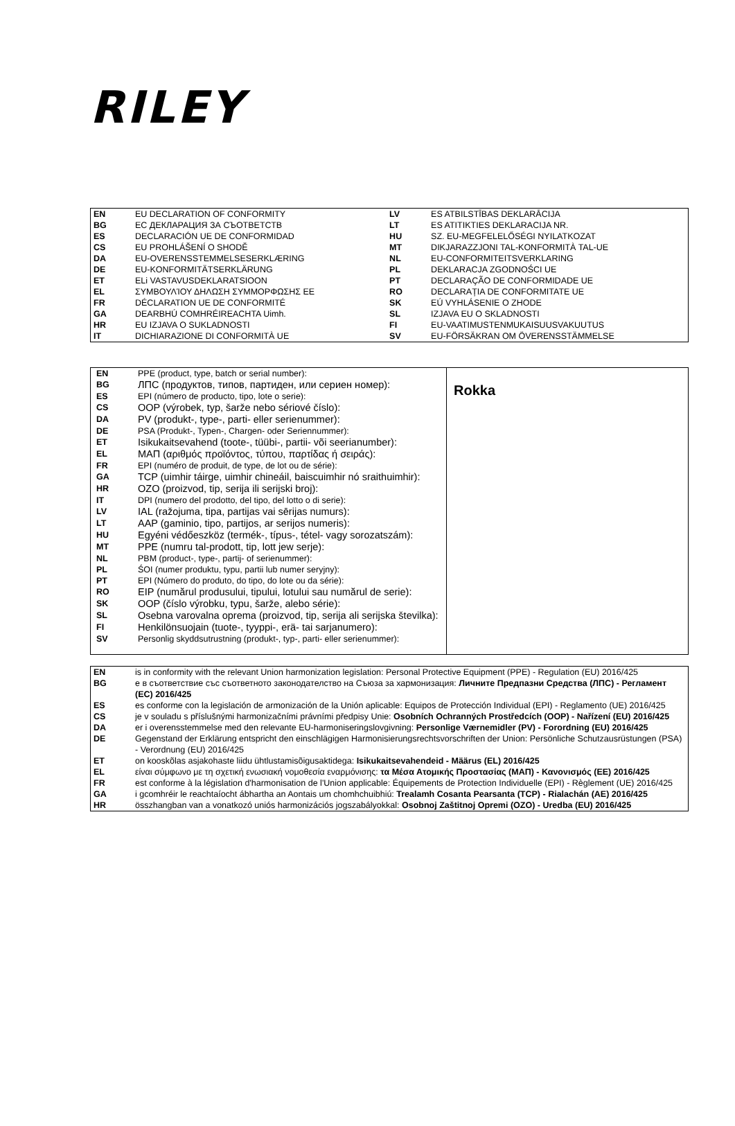RILEY
| EN | EU DECLARATION OF CONFORMITY | LV | ES ATBILSTĪBAS DEKLARĀCIJA |
| BG | ЕС ДЕКЛАРАЦИЯ ЗА СЪОТВЕТСТВ | LT | ES ATITIKTIES DEKLARACIJA NR. |
| ES | DECLARACIÓN UE DE CONFORMIDAD | HU | SZ. EU-MEGFELELŐSÉGI NYILATKOZAT |
| CS | EU PROHLÁŠENÍ O SHODĚ | MT | DIKJARAZZJONI TAL-KONFORMITÀ TAL-UE |
| DA | EU-OVERENSSTEMMELSESERKLÆRING | NL | EU-CONFORMITEITSVERKLARING |
| DE | EU-KONFORMITÄTSERKLÄRUNG | PL | DEKLARACJA ZGODNOŚCI UE |
| ET | ELi VASTAVUSDEKLARATSIOON | PT | DECLARAÇÃO DE CONFORMIDADE UE |
| EL | ΣΥΜΒΟΥΛΊΟΥ ΔΗΛΩΣΗ ΣΥΜΜΟΡΦΩΣΗΣ ΕΕ | RO | DECLARAȚIA DE CONFORMITATE UE |
| FR | DÉCLARATION UE DE CONFORMITÉ | SK | EÚ VYHLÁSENIE O ZHODE |
| GA | DEARBHÚ COMHRÉIREACHTA Uimh. | SL | IZJAVA EU O SKLADNOSTI |
| HR | EU IZJAVA O SUKLADNOSTI | FI | EU-VAATIMUSTENMUKAISUUSVAKUUTUS |
| IT | DICHIARAZIONE DI CONFORMITÀ UE | SV | EU-FÖRSÄKRAN OM ÖVERENSSTÄMMELSE |
| / EN / PPE (product, type, batch or serial number): / / BG / ЛПС (продуктов, типов, партиден, или сериен номер): / / ES / EPI (número de producto, tipo, lote o serie): / / CS / OOP (výrobek, typ, šarže nebo sériové číslo): / / DA / PV (produkt-, type-, parti- eller serienummer): / / DE / PSA (Produkt-, Typen-, Chargen- oder Seriennummer): / / ET / Isikukaitsevahend (toote-, tüübi-, partii- või seerianumber): / / EL / ΜΑΠ (αριθμός προϊόντος, τύπου, παρτίδας ή σειράς): / / FR / EPI (numéro de produit, de type, de lot ou de série): / / GA / TCP (uimhir táirge, uimhir chineáil, baiscuimhir nó sraithuimhir): / / HR / OZO (proizvod, tip, serija ili serijski broj): / / IT / DPI (numero del prodotto, del tipo, del lotto o di serie): / / LV / IAL (ražojuma, tipa, partijas vai sērijas numurs): / / LT / AAP (gaminio, tipo, partijos, ar serijos numeris): / / HU / Egyéni védőeszköz (termék-, típus-, tétel- vagy sorozatszám): / / MT / PPE (numru tal-prodott, tip, lott jew serje): / / NL / PBM (product-, type-, partij- of serienummer): / / PL / ŚOI (numer produktu, typu, partii lub numer seryjny): / / PT / EPI (Número do produto, do tipo, do lote ou da série): / / RO / EIP (numărul produsului, tipului, lotului sau numărul de serie): / / SK / OOP (číslo výrobku, typu, šarže, alebo série): / / SL / Osebna varovalna oprema (proizvod, tip, serija ali serijska številka): / / FI / Henkilönsuojain (tuote-, tyyppi-, erä- tai sarjanumero): / / SV / Personlig skyddsutrustning (produkt-, typ-, parti- eller serienummer): / | Rokka |
| EN | is in conformity with the relevant Union harmonization legislation: Personal Protective Equipment (PPE) - Regulation (EU) 2016/425 |
| BG | е в съответствие със съответното законодателство на Съюза за хармонизация: Личните Предпазни Средства (ЛПС) - Регламент (ЕС) 2016/425 |
| ES | es conforme con la legislación de armonización de la Unión aplicable: Equipos de Protección Individual (EPI) - Reglamento (UE) 2016/425 |
| CS | je v souladu s příslušnými harmonizačními právními předpisy Unie: Osobních Ochranných Prostředcích (OOP) - Nařízení (EU) 2016/425 |
| DA | er i overensstemmelse med den relevante EU-harmoniseringslovgivning: Personlige Værnemidler (PV) - Forordning (EU) 2016/425 |
| DE | Gegenstand der Erklärung entspricht den einschlägigen Harmonisierungsrechtsvorschriften der Union: Persönliche Schutzausrüstungen (PSA) - Verordnung (EU) 2016/425 |
| ET | on kooskõlas asjakohaste liidu ühtlustamisõigusaktidega: Isikukaitsevahendeid - Määrus (EL) 2016/425 |
| EL | είναι σύμφωνο με τη σχετική ενωσιακή νομοθεσία εναρμόνισης: τα Μέσα Ατομικής Προστασίας (ΜΑΠ) - Κανονισμός (ΕΕ) 2016/425 |
| FR | est conforme à la législation d'harmonisation de l'Union applicable: Équipements de Protection Individuelle (EPI) - Règlement (UE) 2016/425 |
| GA | i gcomhréir le reachtaíocht ábhartha an Aontais um chomhchuibhiú: Trealamh Cosanta Pearsanta (TCP) - Rialachán (AE) 2016/425 |
| HR | összhangban van a vonatkozó uniós harmonizációs jogszabályokkal: Osobnoj Zaštitnoj Opremi (OZO) - Uredba (EU) 2016/425 |